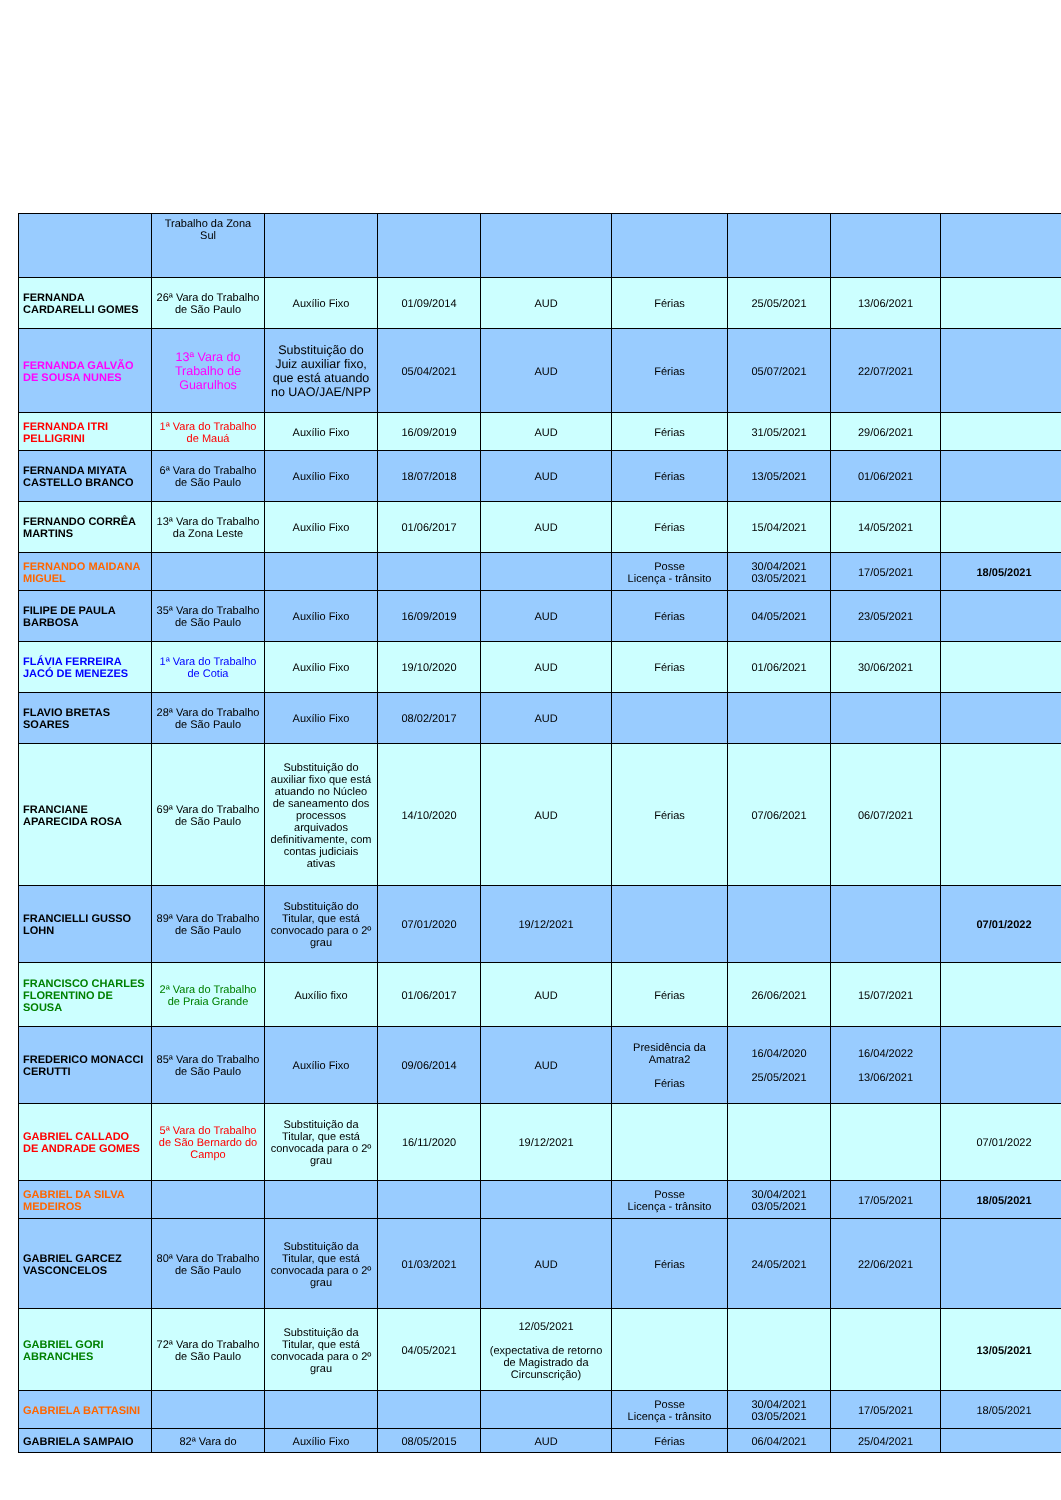| | Trabalho da Zona Sul | | | | | | | |
| FERNANDA CARDARELLI GOMES | 26ª Vara do Trabalho de São Paulo | Auxílio Fixo | 01/09/2014 | AUD | Férias | 25/05/2021 | 13/06/2021 | |
| FERNANDA GALVÃO DE SOUSA NUNES | 13ª Vara do Trabalho de Guarulhos | Substituição do Juiz auxiliar fixo, que está atuando no UAO/JAE/NPP | 05/04/2021 | AUD | Férias | 05/07/2021 | 22/07/2021 | |
| FERNANDA ITRI PELLIGRINI | 1ª Vara do Trabalho de Mauá | Auxílio Fixo | 16/09/2019 | AUD | Férias | 31/05/2021 | 29/06/2021 | |
| FERNANDA MIYATA CASTELLO BRANCO | 6ª Vara do Trabalho de São Paulo | Auxílio Fixo | 18/07/2018 | AUD | Férias | 13/05/2021 | 01/06/2021 | |
| FERNANDO CORRÊA MARTINS | 13ª Vara do Trabalho da Zona Leste | Auxílio Fixo | 01/06/2017 | AUD | Férias | 15/04/2021 | 14/05/2021 | |
| FERNANDO MAIDANA MIGUEL | | | | | Posse Licença - trânsito | 30/04/2021 03/05/2021 | 17/05/2021 | 18/05/2021 |
| FILIPE DE PAULA BARBOSA | 35ª Vara do Trabalho de São Paulo | Auxílio Fixo | 16/09/2019 | AUD | Férias | 04/05/2021 | 23/05/2021 | |
| FLÁVIA FERREIRA JACÓ DE MENEZES | 1ª Vara do Trabalho de Cotia | Auxílio Fixo | 19/10/2020 | AUD | Férias | 01/06/2021 | 30/06/2021 | |
| FLAVIO BRETAS SOARES | 28ª Vara do Trabalho de São Paulo | Auxílio Fixo | 08/02/2017 | AUD | | | | |
| FRANCIANE APARECIDA ROSA | 69ª Vara do Trabalho de São Paulo | Substituição do auxiliar fixo que está atuando no Núcleo de saneamento dos processos arquivados definitivamente, com contas judiciais ativas | 14/10/2020 | AUD | Férias | 07/06/2021 | 06/07/2021 | |
| FRANCIELLI GUSSO LOHN | 89ª Vara do Trabalho de São Paulo | Substituição do Titular, que está convocado para o 2º grau | 07/01/2020 | 19/12/2021 | | | | 07/01/2022 |
| FRANCISCO CHARLES FLORENTINO DE SOUSA | 2ª Vara do Trabalho de Praia Grande | Auxílio fixo | 01/06/2017 | AUD | Férias | 26/06/2021 | 15/07/2021 | |
| FREDERICO MONACCI CERUTTI | 85ª Vara do Trabalho de São Paulo | Auxílio Fixo | 09/06/2014 | AUD | Presidência da Amatra2 Férias | 16/04/2020 25/05/2021 | 16/04/2022 13/06/2021 | |
| GABRIEL CALLADO DE ANDRADE GOMES | 5ª Vara do Trabalho de São Bernardo do Campo | Substituição da Titular, que está convocada para o 2º grau | 16/11/2020 | 19/12/2021 | | | | 07/01/2022 |
| GABRIEL DA SILVA MEDEIROS | | | | | Posse Licença - trânsito | 30/04/2021 03/05/2021 | 17/05/2021 | 18/05/2021 |
| GABRIEL GARCEZ VASCONCELOS | 80ª Vara do Trabalho de São Paulo | Substituição da Titular, que está convocada para o 2º grau | 01/03/2021 | AUD | Férias | 24/05/2021 | 22/06/2021 | |
| GABRIEL GORI ABRANCHES | 72ª Vara do Trabalho de São Paulo | Substituição da Titular, que está convocada para o 2º grau | 04/05/2021 | 12/05/2021 (expectativa de retorno de Magistrado da Circunscrição) | | | | 13/05/2021 |
| GABRIELA BATTASINI | | | | | Posse Licença - trânsito | 30/04/2021 03/05/2021 | 17/05/2021 | 18/05/2021 |
| GABRIELA SAMPAIO | 82ª Vara do | Auxílio Fixo | 08/05/2015 | AUD | Férias | 06/04/2021 | 25/04/2021 | |